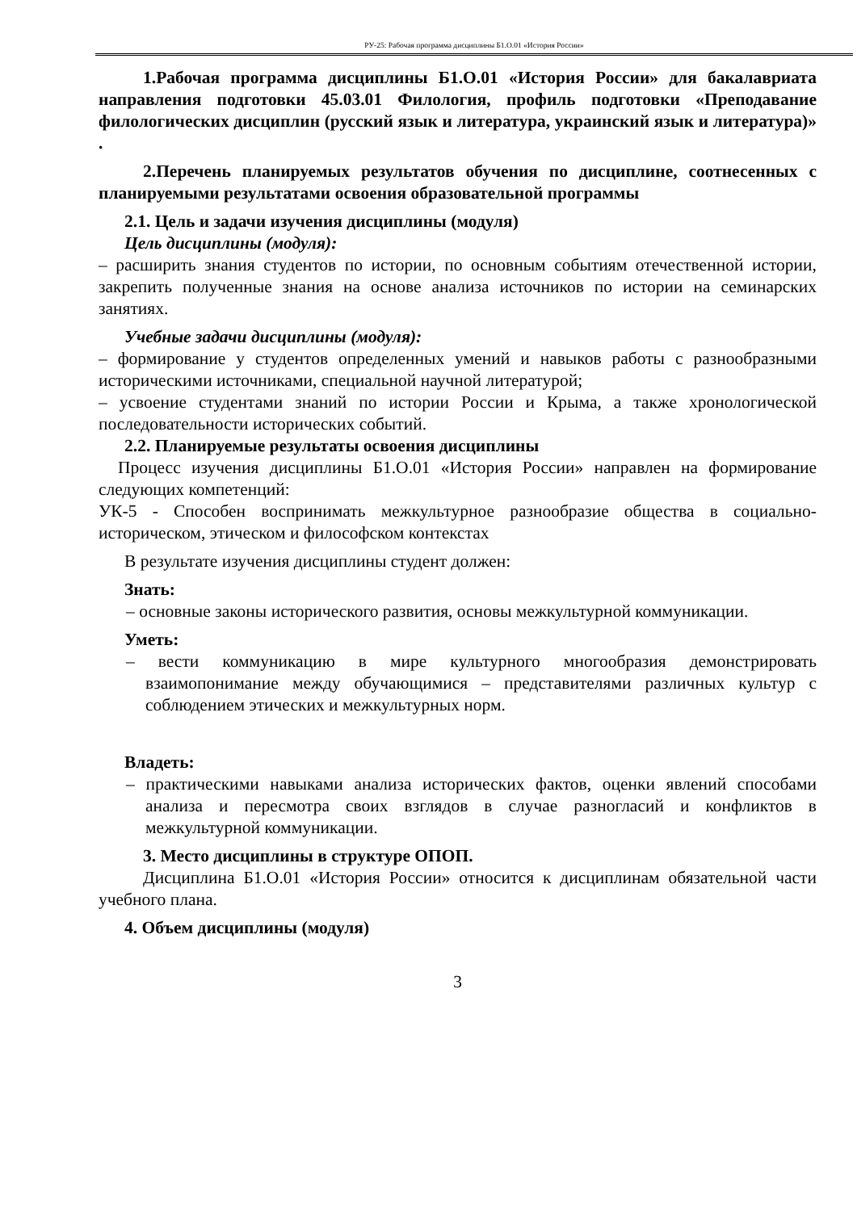РУ-25: Рабочая программа дисциплины Б1.О.01 «История России»
1.Рабочая программа дисциплины Б1.О.01 «История России» для бакалавриата направления подготовки 45.03.01 Филология, профиль подготовки «Преподавание филологических дисциплин (русский язык и литература, украинский язык и литература)» .
2.Перечень планируемых результатов обучения по дисциплине, соотнесенных с планируемыми результатами освоения образовательной программы
2.1. Цель и задачи изучения дисциплины (модуля)
Цель дисциплины (модуля):
– расширить знания студентов по истории, по основным событиям отечественной истории, закрепить полученные знания на основе анализа источников по истории на семинарских занятиях.
Учебные задачи дисциплины (модуля):
– формирование у студентов определенных умений и навыков работы с разнообразными историческими источниками, специальной научной литературой;
– усвоение студентами знаний по истории России и Крыма, а также хронологической последовательности исторических событий.
2.2. Планируемые результаты освоения дисциплины
Процесс изучения дисциплины Б1.О.01 «История России» направлен на формирование следующих компетенций:
УК-5 - Способен воспринимать межкультурное разнообразие общества в социально-историческом, этическом и философском контекстах
В результате изучения дисциплины студент должен:
Знать:
– основные законы исторического развития, основы межкультурной коммуникации.
Уметь:
– вести коммуникацию в мире культурного многообразия демонстрировать взаимопонимание между обучающимися – представителями различных культур с соблюдением этических и межкультурных норм.
Владеть:
– практическими навыками анализа исторических фактов, оценки явлений способами анализа и пересмотра своих взглядов в случае разногласий и конфликтов в межкультурной коммуникации.
3. Место дисциплины в структуре ОПОП.
Дисциплина Б1.О.01 «История России» относится к дисциплинам обязательной части учебного плана.
4. Объем дисциплины (модуля)
3